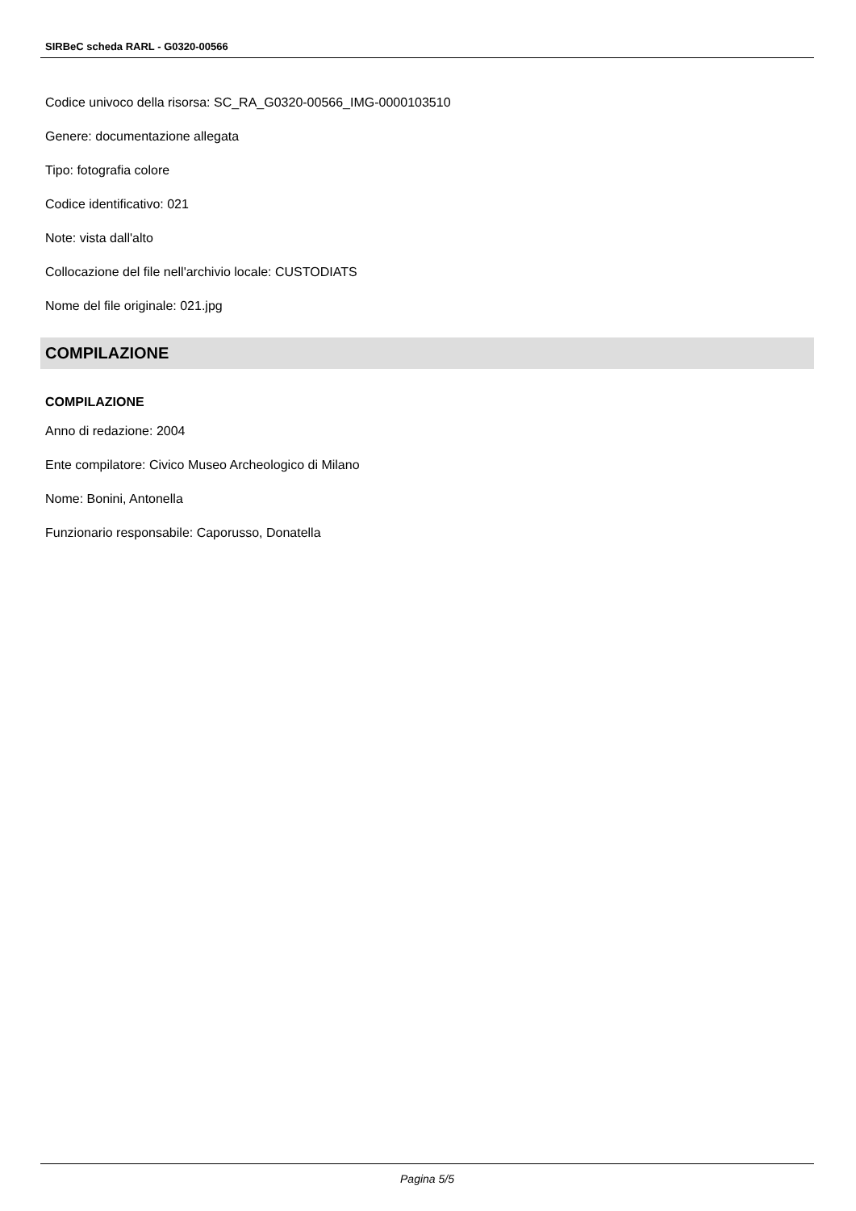SIRBeC scheda RARL - G0320-00566
Codice univoco della risorsa: SC_RA_G0320-00566_IMG-0000103510
Genere: documentazione allegata
Tipo: fotografia colore
Codice identificativo: 021
Note: vista dall'alto
Collocazione del file nell'archivio locale: CUSTODIATS
Nome del file originale: 021.jpg
COMPILAZIONE
COMPILAZIONE
Anno di redazione: 2004
Ente compilatore: Civico Museo Archeologico di Milano
Nome: Bonini, Antonella
Funzionario responsabile: Caporusso, Donatella
Pagina 5/5